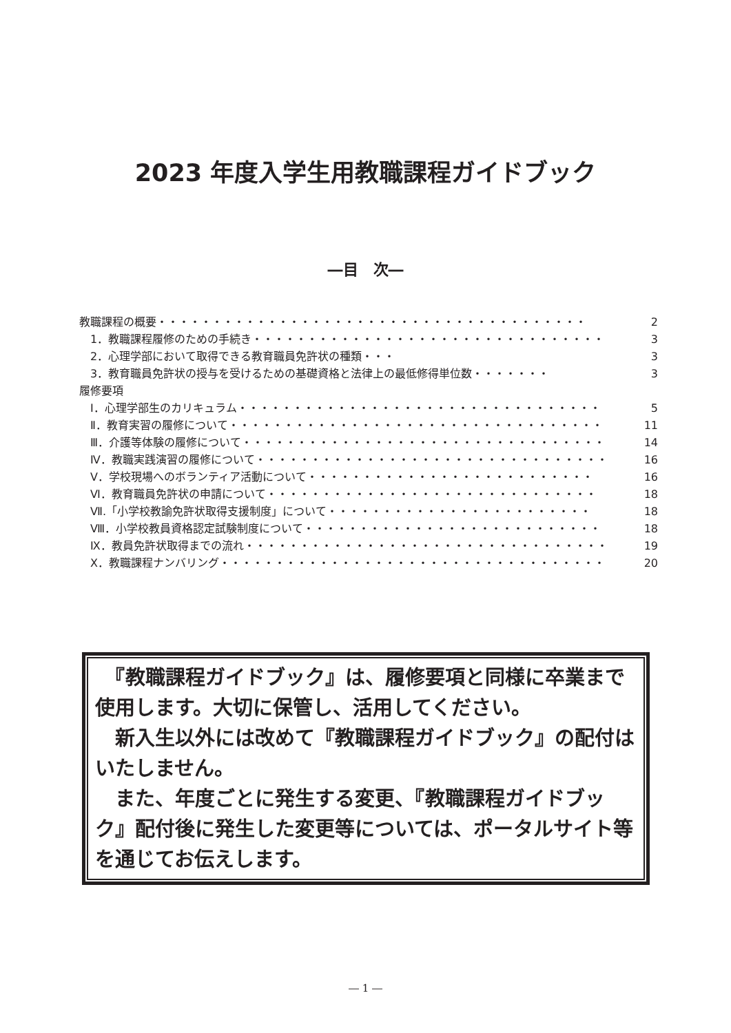2023 年度入学生用教職課程ガイドブック
―目　次―
教職課程の概要・・・・・・・・・・・・・・・・・・・・・・・・・・・・・・・・・・・・・・・ 2
　1．教職課程履修のための手続き・・・・・・・・・・・・・・・・・・・・・・・・・・・・・・・・ 3
　2．心理学部において取得できる教育職員免許状の種類・・・ 3
　3．教育職員免許状の授与を受けるための基礎資格と法律上の最低修得単位数・・・・・・・ 3
履修要項
　Ⅰ．心理学部生のカリキュラム・・・・・・・・・・・・・・・・・・・・・・・・・・・・・・・・・ 5
　Ⅱ．教育実習の履修について・・・・・・・・・・・・・・・・・・・・・・・・・・・・・・・・・・ 11
　Ⅲ．介護等体験の履修について・・・・・・・・・・・・・・・・・・・・・・・・・・・・・・・・・ 14
　Ⅳ．教職実践演習の履修について・・・・・・・・・・・・・・・・・・・・・・・・・・・・・・・・ 16
　Ⅴ．学校現場へのボランティア活動について・・・・・・・・・・・・・・・・・・・・・・・・・・ 16
　Ⅵ．教育職員免許状の申請について・・・・・・・・・・・・・・・・・・・・・・・・・・・・・・ 18
　Ⅶ.「小学校教諭免許状取得支援制度」について・・・・・・・・・・・・・・・・・・・・・・・・ 18
　Ⅷ．小学校教員資格認定試験制度について・・・・・・・・・・・・・・・・・・・・・・・・・・・ 18
　Ⅸ．教員免許状取得までの流れ・・・・・・・・・・・・・・・・・・・・・・・・・・・・・・・・・ 19
　Ⅹ．教職課程ナンバリング・・・・・・・・・・・・・・・・・・・・・・・・・・・・・・・・・・・ 20
　『教職課程ガイドブック』は、履修要項と同様に卒業まで使用します。大切に保管し、活用してください。
　新入生以外には改めて『教職課程ガイドブック』の配付はいたしません。
　また、年度ごとに発生する変更、『教職課程ガイドブック』配付後に発生した変更等については、ポータルサイト等を通じてお伝えします。
― 1 ―